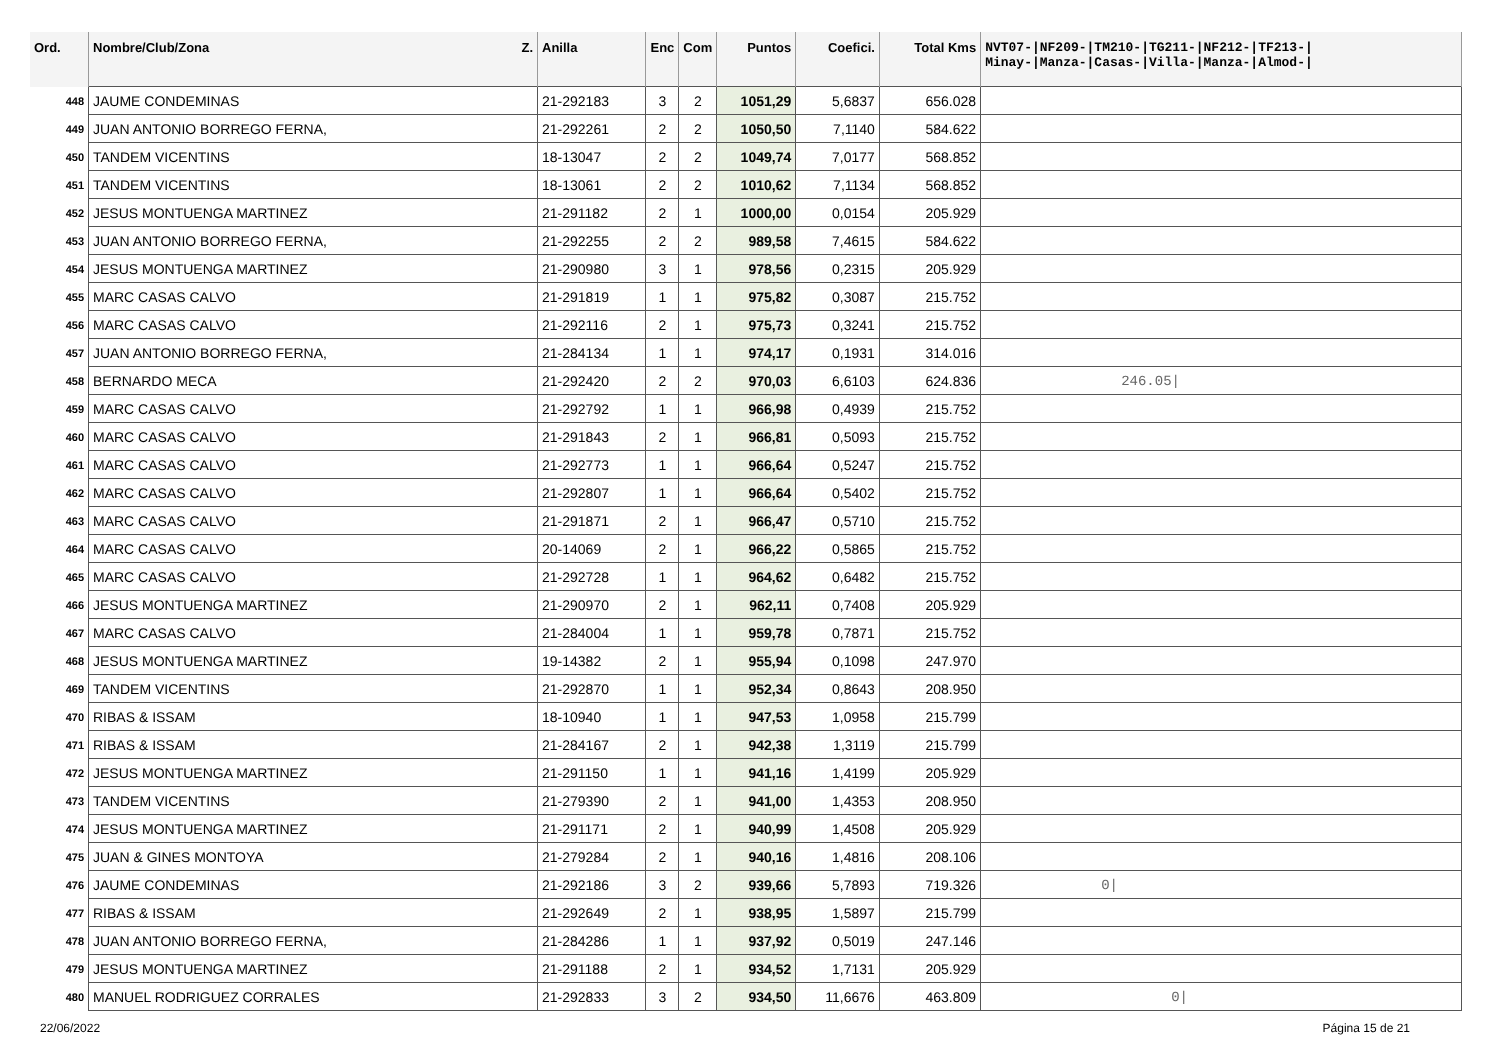| Ord. | Nombre/Club/Zona Z. | Anilla | Enc | Com | Puntos | Coefici. | Total Kms | NVT07-/NF209-/TM210-/TG211-/NF212-/TF213-/ Minay-/Manza-/Casas-/Villa-/Manza-/Almod-/ |
| --- | --- | --- | --- | --- | --- | --- | --- | --- |
| 448 | JAUME CONDEMINAS | 21-292183 | 3 | 2 | 1051,29 | 5,6837 | 656.028 | |
| 449 | JUAN ANTONIO BORREGO FERNA, | 21-292261 | 2 | 2 | 1050,50 | 7,1140 | 584.622 | |
| 450 | TANDEM VICENTINS | 18-13047 | 2 | 2 | 1049,74 | 7,0177 | 568.852 | |
| 451 | TANDEM VICENTINS | 18-13061 | 2 | 2 | 1010,62 | 7,1134 | 568.852 | |
| 452 | JESUS MONTUENGA MARTINEZ | 21-291182 | 2 | 1 | 1000,00 | 0,0154 | 205.929 | |
| 453 | JUAN ANTONIO BORREGO FERNA, | 21-292255 | 2 | 2 | 989,58 | 7,4615 | 584.622 | |
| 454 | JESUS MONTUENGA MARTINEZ | 21-290980 | 3 | 1 | 978,56 | 0,2315 | 205.929 | |
| 455 | MARC CASAS CALVO | 21-291819 | 1 | 1 | 975,82 | 0,3087 | 215.752 | |
| 456 | MARC CASAS CALVO | 21-292116 | 2 | 1 | 975,73 | 0,3241 | 215.752 | |
| 457 | JUAN ANTONIO BORREGO FERNA, | 21-284134 | 1 | 1 | 974,17 | 0,1931 | 314.016 | |
| 458 | BERNARDO MECA | 21-292420 | 2 | 2 | 970,03 | 6,6103 | 624.836 | 246.05/ |
| 459 | MARC CASAS CALVO | 21-292792 | 1 | 1 | 966,98 | 0,4939 | 215.752 | |
| 460 | MARC CASAS CALVO | 21-291843 | 2 | 1 | 966,81 | 0,5093 | 215.752 | |
| 461 | MARC CASAS CALVO | 21-292773 | 1 | 1 | 966,64 | 0,5247 | 215.752 | |
| 462 | MARC CASAS CALVO | 21-292807 | 1 | 1 | 966,64 | 0,5402 | 215.752 | |
| 463 | MARC CASAS CALVO | 21-291871 | 2 | 1 | 966,47 | 0,5710 | 215.752 | |
| 464 | MARC CASAS CALVO | 20-14069 | 2 | 1 | 966,22 | 0,5865 | 215.752 | |
| 465 | MARC CASAS CALVO | 21-292728 | 1 | 1 | 964,62 | 0,6482 | 215.752 | |
| 466 | JESUS MONTUENGA MARTINEZ | 21-290970 | 2 | 1 | 962,11 | 0,7408 | 205.929 | |
| 467 | MARC CASAS CALVO | 21-284004 | 1 | 1 | 959,78 | 0,7871 | 215.752 | |
| 468 | JESUS MONTUENGA MARTINEZ | 19-14382 | 2 | 1 | 955,94 | 0,1098 | 247.970 | |
| 469 | TANDEM VICENTINS | 21-292870 | 1 | 1 | 952,34 | 0,8643 | 208.950 | |
| 470 | RIBAS & ISSAM | 18-10940 | 1 | 1 | 947,53 | 1,0958 | 215.799 | |
| 471 | RIBAS & ISSAM | 21-284167 | 2 | 1 | 942,38 | 1,3119 | 215.799 | |
| 472 | JESUS MONTUENGA MARTINEZ | 21-291150 | 1 | 1 | 941,16 | 1,4199 | 205.929 | |
| 473 | TANDEM VICENTINS | 21-279390 | 2 | 1 | 941,00 | 1,4353 | 208.950 | |
| 474 | JESUS MONTUENGA MARTINEZ | 21-291171 | 2 | 1 | 940,99 | 1,4508 | 205.929 | |
| 475 | JUAN & GINES MONTOYA | 21-279284 | 2 | 1 | 940,16 | 1,4816 | 208.106 | |
| 476 | JAUME CONDEMINAS | 21-292186 | 3 | 2 | 939,66 | 5,7893 | 719.326 | 0/ |
| 477 | RIBAS & ISSAM | 21-292649 | 2 | 1 | 938,95 | 1,5897 | 215.799 | |
| 478 | JUAN ANTONIO BORREGO FERNA, | 21-284286 | 1 | 1 | 937,92 | 0,5019 | 247.146 | |
| 479 | JESUS MONTUENGA MARTINEZ | 21-291188 | 2 | 1 | 934,52 | 1,7131 | 205.929 | |
| 480 | MANUEL RODRIGUEZ CORRALES | 21-292833 | 3 | 2 | 934,50 | 11,6676 | 463.809 | 0/ |
22/06/2022 Página 15 de 21